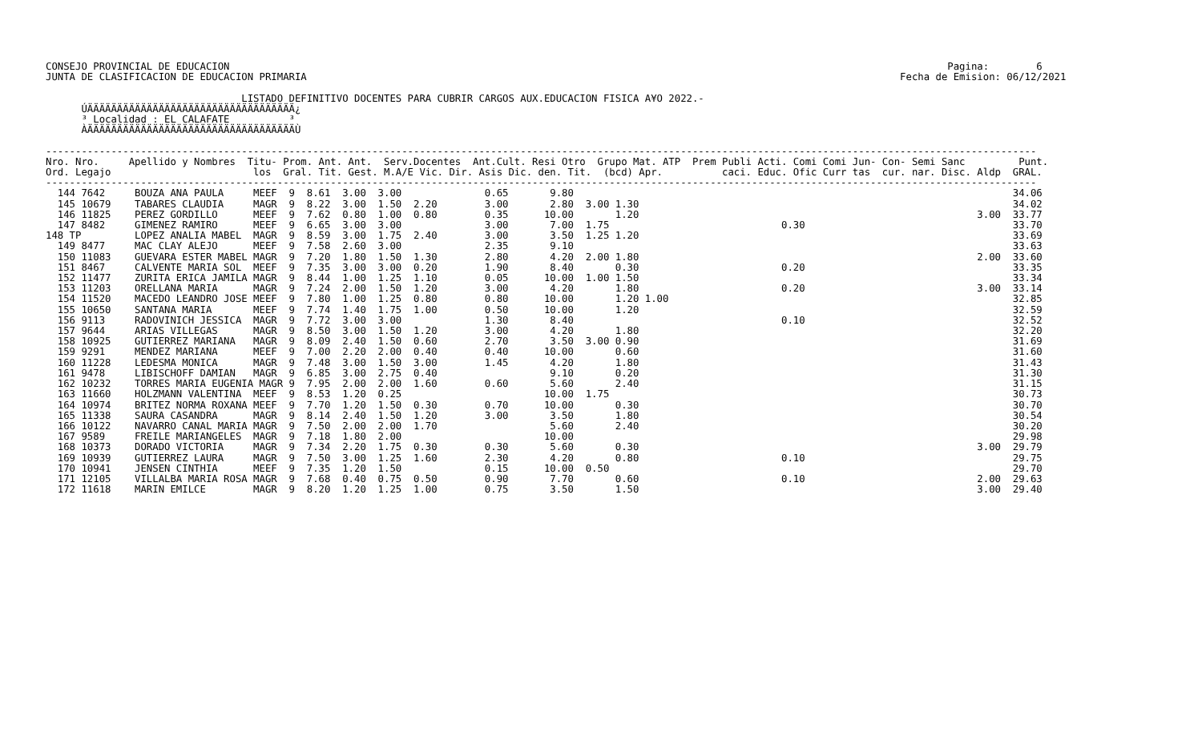CONSEJO PROVINCIAL DE EDUCACION                                                                                                                         Pagina:        6
JUNTA DE CLASIFICACION DE EDUCACION PRIMARIA                                                                                                    Fecha de Emision: 06/12/2021

                                 LISTADO DEFINITIVO DOCENTES PARA CUBRIR CARGOS AUX.EDUCACION FISICA A¥O 2022.-
      ÚÄÄÄÄÄÄÄÄÄÄÄÄÄÄÄÄÄÄÄÄÄÄÄÄÄÄÄÄÄÄÄÄÄÄÄ¿
      ³ Localidad : EL CALAFATE          ³
      ÀÄÄÄÄÄÄÄÄÄÄÄÄÄÄÄÄÄÄÄÄÄÄÄÄÄÄÄÄÄÄÄÄÄÄÄÙ

-----------------------------------------------------------------------------------------------------------------------------------------------------------------------
Nro. Nro.     Apellido y Nombres  Titu- Prom. Ant. Ant.  Serv.Docentes  Ant.Cult. Resi Otro  Grupo Mat. ATP  Prem Publi Acti. Comi Comi Jun- Con- Semi Sanc         Punt.
Ord. Legajo                        los  Gral. Tit. Gest. M.A/E Vic. Dir. Asis Dic. den. Tit.  (bcd) Apr.          caci. Educ. Ofic Curr tas  cur. nar. Disc. Aldp  GRAL.
-----------------------------------------------------------------------------------------------------------------------------------------------------------------------
  144 7642     BOUZA ANA PAULA     MEEF  9  8.61  3.00  3.00              0.65       9.80                                                                          34.06
  145 10679    TABARES CLAUDIA     MAGR  9  8.22  3.00  1.50  2.20        3.00       2.80  3.00 1.30                                                               34.02
  146 11825    PEREZ GORDILLO      MEEF  9  7.62  0.80  1.00  0.80        0.35      10.00       1.20                                                         3.00  33.77
  147 8482     GIMENEZ RAMIRO      MEEF  9  6.65  3.00  3.00              3.00       7.00  1.75                             0.30                                   33.70
148 TP         LOPEZ ANALIA MABEL  MAGR  9  8.59  3.00  1.75  2.40        3.00       3.50  1.25 1.20                                                               33.69
  149 8477     MAC CLAY ALEJO      MEEF  9  7.58  2.60  3.00              2.35       9.10                                                                          33.63
  150 11083    GUEVARA ESTER MABEL MAGR  9  7.20  1.80  1.50  1.30        2.80       4.20  2.00 1.80                                                         2.00  33.60
  151 8467     CALVENTE MARIA SOL  MEEF  9  7.35  3.00  3.00  0.20        1.90       8.40       0.30                        0.20                                   33.35
  152 11477    ZURITA ERICA JAMILA MAGR  9  8.44  1.00  1.25  1.10        0.05      10.00  1.00 1.50                                                               33.34
  153 11203    ORELLANA MARIA      MAGR  9  7.24  2.00  1.50  1.20        3.00       4.20       1.80                        0.20                             3.00  33.14
  154 11520    MACEDO LEANDRO JOSE MEEF  9  7.80  1.00  1.25  0.80        0.80      10.00       1.20 1.00                                                          32.85
  155 10650    SANTANA MARIA       MEEF  9  7.74  1.40  1.75  1.00        0.50      10.00       1.20                                                               32.59
  156 9113     RADOVINICH JESSICA  MAGR  9  7.72  3.00  3.00              1.30       8.40                                   0.10                                   32.52
  157 9644     ARIAS VILLEGAS      MAGR  9  8.50  3.00  1.50  1.20        3.00       4.20       1.80                                                               32.20
  158 10925    GUTIERREZ MARIANA   MAGR  9  8.09  2.40  1.50  0.60        2.70       3.50  3.00 0.90                                                               31.69
  159 9291     MENDEZ MARIANA      MEEF  9  7.00  2.20  2.00  0.40        0.40      10.00       0.60                                                               31.60
  160 11228    LEDESMA MONICA      MAGR  9  7.48  3.00  1.50  3.00        1.45       4.20       1.80                                                               31.43
  161 9478     LIBISCHOFF DAMIAN   MAGR  9  6.85  3.00  2.75  0.40                   9.10       0.20                                                               31.30
  162 10232    TORRES MARIA EUGENIA MAGR 9  7.95  2.00  2.00  1.60        0.60       5.60       2.40                                                               31.15
  163 11660    HOLZMANN VALENTINA  MEEF  9  8.53  1.20  0.25                        10.00  1.75                                                                    30.73
  164 10974    BRITEZ NORMA ROXANA MEEF  9  7.70  1.20  1.50  0.30        0.70      10.00       0.30                                                               30.70
  165 11338    SAURA CASANDRA      MAGR  9  8.14  2.40  1.50  1.20        3.00       3.50       1.80                                                               30.54
  166 10122    NAVARRO CANAL MARIA MAGR  9  7.50  2.00  2.00  1.70                   5.60       2.40                                                               30.20
  167 9589     FREILE MARIANGELES  MAGR  9  7.18  1.80  2.00                        10.00                                                                          29.98
  168 10373    DORADO VICTORIA     MAGR  9  7.34  2.20  1.75  0.30        0.30       5.60       0.30                                                         3.00  29.79
  169 10939    GUTIERREZ LAURA     MAGR  9  7.50  3.00  1.25  1.60        2.30       4.20       0.80                        0.10                                   29.75
  170 10941    JENSEN CINTHIA      MEEF  9  7.35  1.20  1.50              0.15      10.00  0.50                                                                    29.70
  171 12105    VILLALBA MARIA ROSA MAGR  9  7.68  0.40  0.75  0.50        0.90       7.70       0.60                        0.10                             2.00  29.63
  172 11618    MARIN EMILCE        MAGR  9  8.20  1.20  1.25  1.00        0.75       3.50       1.50                                                         3.00  29.40